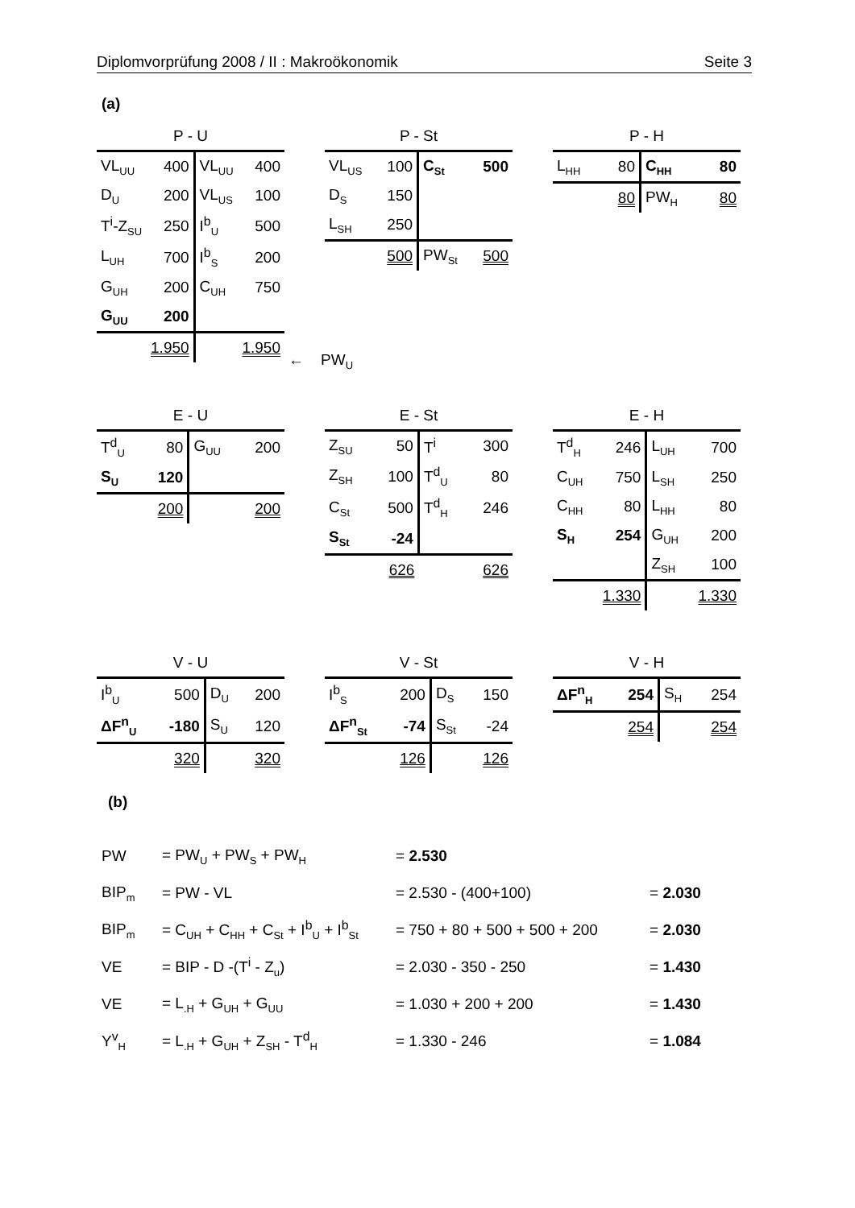Diplomvorprüfung 2008 / II : Makroökonomik Seite 3
(a)
P - U
| VL<sub>UU</sub> | 400 | VL<sub>UU</sub> | 400 |
| D<sub>U</sub> | 200 | VL<sub>US</sub> | 100 |
| T<sup>i</sup>-Z<sub>SU</sub> | 250 | I<sup>b</sup><sub>U</sub> | 500 |
| L<sub>UH</sub> | 700 | I<sup>b</sup><sub>S</sub> | 200 |
| G<sub>UH</sub> | 200 | C<sub>UH</sub> | 750 |
| G<sub>UU</sub> | 200 | | |
| | 1.950 | | 1.950 |
P - St
| VL<sub>US</sub> | 100 | C<sub>St</sub> | 500 |
| D<sub>S</sub> | 150 | | |
| L<sub>SH</sub> | 250 | | |
| | 500 | PW<sub>St</sub> | 500 |
← PW<sub>U</sub>
P - H
| L<sub>HH</sub> | 80 | C<sub>HH</sub> | 80 |
| | 80 | PW<sub>H</sub> | 80 |
E - U
| T<sup>d</sup><sub>U</sub> | 80 | G<sub>UU</sub> | 200 |
| S<sub>U</sub> | 120 | | |
| | 200 | | 200 |
E - St
| Z<sub>SU</sub> | 50 | T<sup>i</sup> | 300 |
| Z<sub>SH</sub> | 100 | T<sup>d</sup><sub>U</sub> | 80 |
| C<sub>St</sub> | 500 | T<sup>d</sup><sub>H</sub> | 246 |
| S<sub>St</sub> | -24 | | |
| | 626 | | 626 |
E - H
| T<sup>d</sup><sub>H</sub> | 246 | L<sub>UH</sub> | 700 |
| C<sub>UH</sub> | 750 | L<sub>SH</sub> | 250 |
| C<sub>HH</sub> | 80 | L<sub>HH</sub> | 80 |
| S<sub>H</sub> | 254 | G<sub>UH</sub> | 200 |
| | | Z<sub>SH</sub> | 100 |
| | 1.330 | | 1.330 |
V - U
| I<sup>b</sup><sub>U</sub> | 500 | D<sub>U</sub> | 200 |
| ΔF<sup>n</sup><sub>U</sub> | -180 | S<sub>U</sub> | 120 |
| | 320 | | 320 |
V - St
| I<sup>b</sup><sub>S</sub> | 200 | D<sub>S</sub> | 150 |
| ΔF<sup>n</sup><sub>St</sub> | -74 | S<sub>St</sub> | -24 |
| | 126 | | 126 |
V - H
| ΔF<sup>n</sup><sub>H</sub> | 254 | S<sub>H</sub> | 254 |
| | 254 | | 254 |
(b)
PW = PW<sub>U</sub> + PW<sub>S</sub> + PW<sub>H</sub> = 2.530
BIP<sub>m</sub> = PW - VL = 2.530 - (400+100) = 2.030
BIP<sub>m</sub> = C<sub>UH</sub> + C<sub>HH</sub> + C<sub>St</sub> + I<sup>b</sup><sub>U</sub> + I<sup>b</sup><sub>St</sub> = 750 + 80 + 500 + 500 + 200 = 2.030
VE = BIP - D -(T<sup>i</sup> - Z<sub>u</sub>) = 2.030 - 350 - 250 = 1.430
VE = L<sub>.H</sub> + G<sub>UH</sub> + G<sub>UU</sub> = 1.030 + 200 + 200 = 1.430
Y<sup>v</sup><sub>H</sub> = L<sub>.H</sub> + G<sub>UH</sub> + Z<sub>SH</sub> - T<sup>d</sup><sub>H</sub> = 1.330 - 246 = 1.084